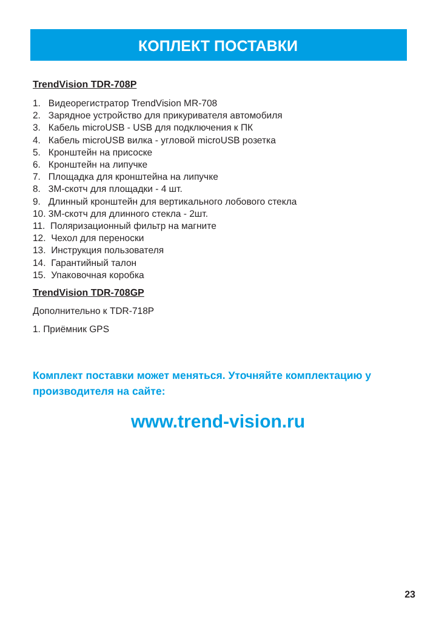КОПЛЕКТ ПОСТАВКИ
TrendVision TDR-708P
1. Видеорегистратор TrendVision MR-708
2. Зарядное устройство для прикуривателя автомобиля
3. Кабель microUSB - USB для подключения к ПК
4. Кабель microUSB вилка - угловой microUSB розетка
5. Кронштейн на присоске
6. Кронштейн на липучке
7. Площадка для кронштейна на липучке
8. 3М-скотч для площадки - 4 шт.
9. Длинный кронштейн для вертикального лобового стекла
10. 3М-скотч для длинного стекла - 2шт.
11. Поляризационный фильтр на магните
12. Чехол для переноски
13. Инструкция пользователя
14. Гарантийный талон
15. Упаковочная коробка
TrendVision TDR-708GP
Дополнительно к TDR-718P
1. Приёмник GPS
Комплект поставки может меняться. Уточняйте комплектацию у производителя на сайте:
www.trend-vision.ru
23